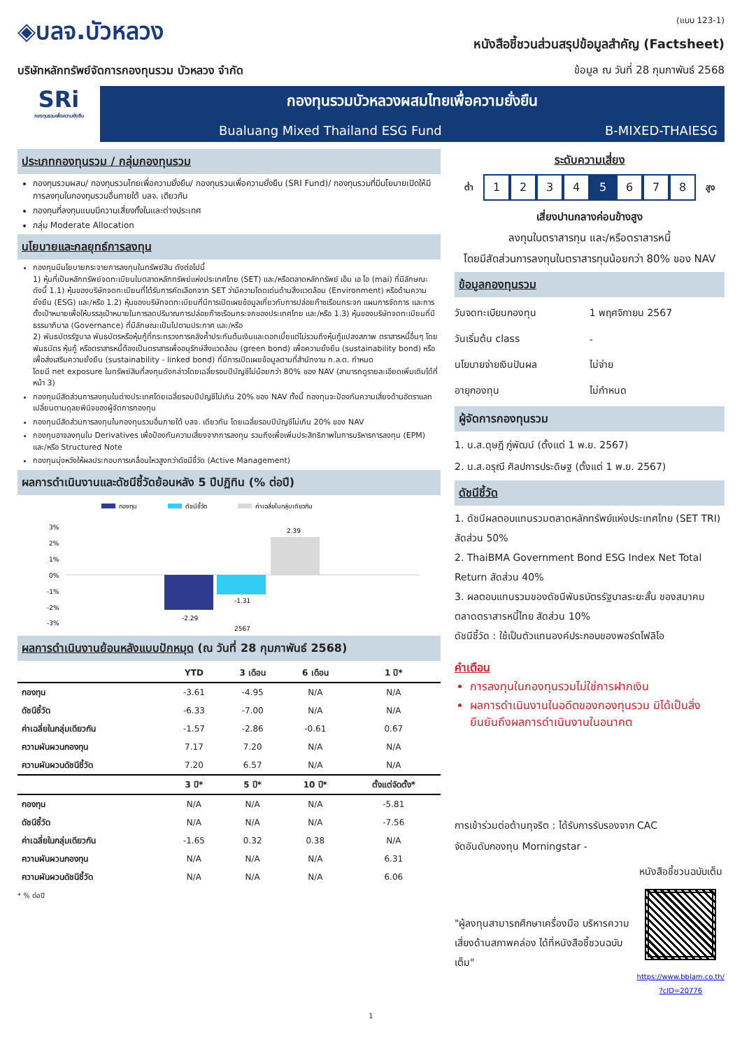◈บลจ.บัวหลวง
บริษัทหลักทรัพย์จัดการกองทุนรวม บัวหลวง จำกัด
(แบบ 123-1)
หนังสือชี้ชวนส่วนสรุปข้อมูลสำคัญ (Factsheet)
ข้อมูล ณ วันที่ 28 กุมภาพันธ์ 2568
SRi
กองทุนรวมเพื่อความยั่งยืน
กองทุนรวมบัวหลวงผสมไทยเพื่อความยั่งยืน
Bualuang Mixed Thailand ESG Fund B-MIXED-THAIESG
ประเภทกองทุนรวม / กลุ่มกองทุนรวม
กองทุนรวมผสม/ กองทุนรวมไทยเพื่อความยั่งยืน/ กองทุนรวมเพื่อความยั่งยืน (SRI Fund)/ กองทุนรวมที่มีนโยบายเปิดให้มีการลงทุนในกองทุนรวมอื่นภายใต้ บลจ. เดียวกัน
กองทุนที่ลงทุนแบบมีความเสี่ยงทั้งในและต่างประเทศ
กลุ่ม Moderate Allocation
นโยบายและกลยุทธ์การลงทุน
กองทุนมีนโยบายกระจายการลงทุนในทรัพย์สิน ดังต่อไปนี้
1) หุ้นที่เป็นหลักทรัพย์จดทะเบียนในตลาดหลักทรัพย์แห่งประเทศไทย (SET) และ/หรือตลาดหลักทรัพย์ เอ็ม เอ ไอ (mai) ที่มีลักษณะดังนี้ 1.1) หุ้นของบริษัทจดทะเบียนที่ได้รับการคัดเลือกจาก SET ว่ามีความโดดเด่นด้านสิ่งแวดล้อม (Environment) หรือด้านความยั่งยืน (ESG) และ/หรือ 1.2) หุ้นของบริษัทจดทะเบียนที่มีการเปิดเผยข้อมูลเกี่ยวกับการปล่อยก๊าซเรือนกระจก แผนการจัดการ และการตั้งเป้าหมายเพื่อให้บรรลุเป้าหมายในการลดปริมาณการปล่อยก๊าซเรือนกระจกของประเทศไทย และ/หรือ 1.3) หุ้นของบริษัทจดทะเบียนที่มีธรรมาภิบาล (Governance) ที่มีลักษณะเป็นไปตามประกาศ และ/หรือ
2) พันธบัตรรัฐบาล พันธบัตรหรือหุ้นกู้ที่กระทรวงการคลังค้ำประกันต้นเงินและดอกเบี้ยแต่ไม่รวมถึงหุ้นกู้แปลงสภาพ ตราสารหนี้อื่นๆ โดยพันธบัตร หุ้นกู้ หรือตราสารหนี้ต้องเป็นตราสารเพื่ออนุรักษ์สิ่งแวดล้อม (green bond) เพื่อความยั่งยืน (sustainability bond) หรือเพื่อส่งเสริมความยั่งยืน (sustainability - linked bond) ที่มีการเปิดเผยข้อมูลตามที่สำนักงาน ก.ล.ต. กำหนด
โดยมี net exposure ในทรัพย์สินที่ลงทุนดังกล่าวโดยเฉลี่ยรอบปีบัญชีไม่น้อยกว่า 80% ของ NAV (สามารถดูรายละเอียดเพิ่มเติมได้ที่หน้า 3)
กองทุนมีสัดส่วนการลงทุนในต่างประเทศโดยเฉลี่ยรอบปีบัญชีไม่เกิน 20% ของ NAV ทั้งนี้ กองทุนจะป้องกันความเสี่ยงด้านอัตราแลกเปลี่ยนตามดุลยพินิจของผู้จัดการกองทุน
กองทุนมีสัดส่วนการลงทุนในกองทุนรวมอื่นภายใต้ บลจ. เดียวกัน โดยเฉลี่ยรอบปีบัญชีไม่เกิน 20% ของ NAV
กองทุนอาจลงทุนใน Derivatives เพื่อป้องกันความเสี่ยงจากการลงทุน รวมถึงเพื่อเพิ่มประสิทธิภาพในการบริหารการลงทุน (EPM) และ/หรือ Structured Note
กองทุนมุ่งหวังให้ผลประกอบการเคลื่อนไหวสูงกว่าดัชนีชี้วัด (Active Management)
ผลการดำเนินงานและดัชนีชี้วัดย้อนหลัง 5 ปีปฏิทิน (% ต่อปี)
กองทุน
ดัชนีชี้วัด
ค่าเฉลี่ยในกลุ่มเดียวกัน
3%
2%
1%
0%
-1%
-2%
-3%
-2.29
-1.31
2.39
2567
ผลการดำเนินงานย้อนหลังแบบปักหมุด (ณ วันที่ 28 กุมภาพันธ์ 2568)
| | YTD | 3 เดือน | 6 เดือน | 1 ปี* |
| --- | --- | --- | --- | --- |
| กองทุน | -3.61 | -4.95 | N/A | N/A |
| ดัชนีชี้วัด | -6.33 | -7.00 | N/A | N/A |
| ค่าเฉลี่ยในกลุ่มเดียวกัน | -1.57 | -2.86 | -0.61 | 0.67 |
| ความผันผวนกองทุน | 7.17 | 7.20 | N/A | N/A |
| ความผันผวนดัชนีชี้วัด | 7.20 | 6.57 | N/A | N/A |
| | 3 ปี* | 5 ปี* | 10 ปี* | ตั้งแต่จัดตั้ง* |
| กองทุน | N/A | N/A | N/A | -5.81 |
| ดัชนีชี้วัด | N/A | N/A | N/A | -7.56 |
| ค่าเฉลี่ยในกลุ่มเดียวกัน | -1.65 | 0.32 | 0.38 | N/A |
| ความผันผวนกองทุน | N/A | N/A | N/A | 6.31 |
| ความผันผวนดัชนีชี้วัด | N/A | N/A | N/A | 6.06 |
* % ต่อปี
ระดับความเสี่ยง
ต่ำ
1234 5 6 7 8
สูง
เสี่ยงปานกลางค่อนข้างสูง
ลงทุนในตราสารทุน และ/หรือตราสารหนี้
โดยมีสัดส่วนการลงทุนในตราสารทุนน้อยกว่า 80% ของ NAV
ข้อมูลกองทุนรวม
| วันจดทะเบียนกองทุน | 1 พฤศจิกายน 2567 |
| วันเริ่มต้น class | - |
| นโยบายจ่ายเงินปันผล | ไม่จ่าย |
| อายุกองทุน | ไม่กำหนด |
ผู้จัดการกองทุนรวม
1. น.ส.ดุษฎี ภู่พัฒน์ (ตั้งแต่ 1 พ.ย. 2567)
2. น.ส.อรุณี ศิลปการประดิษฐ (ตั้งแต่ 1 พ.ย. 2567)
ดัชนีชี้วัด
1. ดัชนีผลตอบแทนรวมตลาดหลักทรัพย์แห่งประเทศไทย (SET TRI) สัดส่วน 50%
2. ThaiBMA Government Bond ESG Index Net Total Return สัดส่วน 40%
3. ผลตอบแทนรวมของดัชนีพันธบัตรรัฐบาลระยะสั้น ของสมาคมตลาดตราสารหนี้ไทย สัดส่วน 10%
ดัชนีชี้วัด : ใช้เป็นตัวแทนองค์ประกอบของพอร์ตโฟลิโอ
คำเตือน
การลงทุนในกองทุนรวมไม่ใช่การฝากเงิน
ผลการดำเนินงานในอดีตของกองทุนรวม มิได้เป็นสิ่งยืนยันถึงผลการดำเนินงานในอนาคต
การเข้าร่วมต่อต้านทุจริต : ได้รับการรับรองจาก CAC
จัดอันดับกองทุน Morningstar -
"ผู้ลงทุนสามารถศึกษาเครื่องมือ บริหารความเสี่ยงด้านสภาพคล่อง ได้ที่หนังสือชี้ชวนฉบับเต็ม"
หนังสือชี้ชวนฉบับเต็ม
https://www.bblam.co.th/
?cID=20776
1